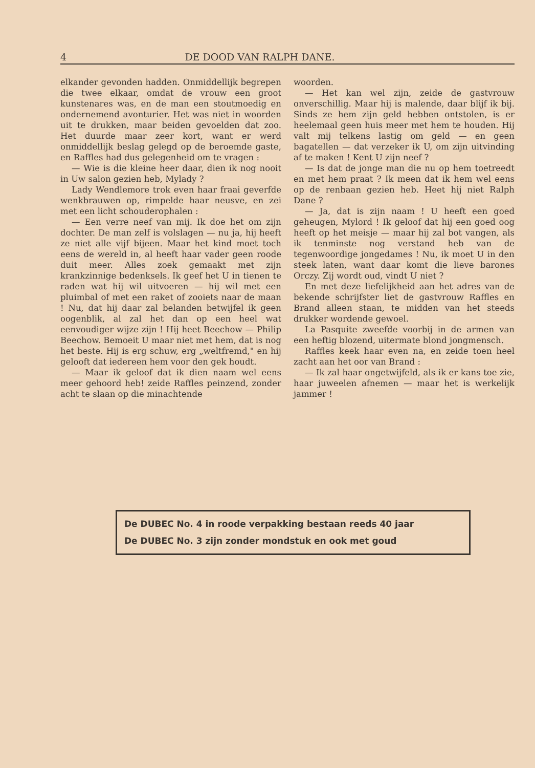4 DE DOOD VAN RALPH DANE.
elkander gevonden hadden. Onmiddellijk begrepen die twee elkaar, omdat de vrouw een groot kunstenares was, en de man een stoutmoedig en ondernemend avonturier. Het was niet in woorden uit te drukken, maar beiden gevoelden dat zoo. Het duurde maar zeer kort, want er werd onmiddellijk beslag gelegd op de beroemde gaste, en Raffles had dus gelegenheid om te vragen :
— Wie is die kleine heer daar, dien ik nog nooit in Uw salon gezien heb, Mylady ?
Lady Wendlemore trok even haar fraai geverfde wenkbrauwen op, rimpelde haar neusve, en zei met een licht schouderophalen :
— Een verre neef van mij. Ik doe het om zijn dochter. De man zelf is volslagen — nu ja, hij heeft ze niet alle vijf bijeen. Maar het kind moet toch eens de wereld in, al heeft haar vader geen roode duit meer. Alles zoek gemaakt met zijn krankzinnige bedenksels. Ik geef het U in tienen te raden wat hij wil uitvoeren — hij wil met een pluimbal of met een raket of zooiets naar de maan ! Nu, dat hij daar zal belanden betwijfel ik geen oogenblik, al zal het dan op een heel wat eenvoudiger wijze zijn ! Hij heet Beechow — Philip Beechow. Bemoeit U maar niet met hem, dat is nog het beste. Hij is erg schuw, erg „weltfremd," en hij gelooft dat iedereen hem voor den gek houdt.
— Maar ik geloof dat ik dien naam wel eens meer gehoord heb! zeide Raffles peinzend, zonder acht te slaan op die minachtende
woorden.
— Het kan wel zijn, zeide de gastvrouw onverschillig. Maar hij is malende, daar blijf ik bij. Sinds ze hem zijn geld hebben ontstolen, is er heelemaal geen huis meer met hem te houden. Hij valt mij telkens lastig om geld — en geen bagatellen — dat verzeker ik U, om zijn uitvinding af te maken ! Kent U zijn neef ?
— Is dat de jonge man die nu op hem toetreedt en met hem praat ? Ik meen dat ik hem wel eens op de renbaan gezien heb. Heet hij niet Ralph Dane ?
— Ja, dat is zijn naam ! U heeft een goed geheugen, Mylord ! Ik geloof dat hij een goed oog heeft op het meisje — maar hij zal bot vangen, als ik tenminste nog verstand heb van de tegenwoordige jongedames ! Nu, ik moet U in den steek laten, want daar komt die lieve barones Orczy. Zij wordt oud, vindt U niet ?
En met deze liefelijkheid aan het adres van de bekende schrijfster liet de gastvrouw Raffles en Brand alleen staan, te midden van het steeds drukker wordende gewoel.
La Pasquite zweefde voorbij in de armen van een heftig blozend, uitermate blond jongmensch.
Raffles keek haar even na, en zeide toen heel zacht aan het oor van Brand :
— Ik zal haar ongetwijfeld, als ik er kans toe zie, haar juweelen afnemen — maar het is werkelijk jammer !
De DUBEC No. 4 in roode verpakking bestaan reeds 40 jaar
De DUBEC No. 3 zijn zonder mondstuk en ook met goud